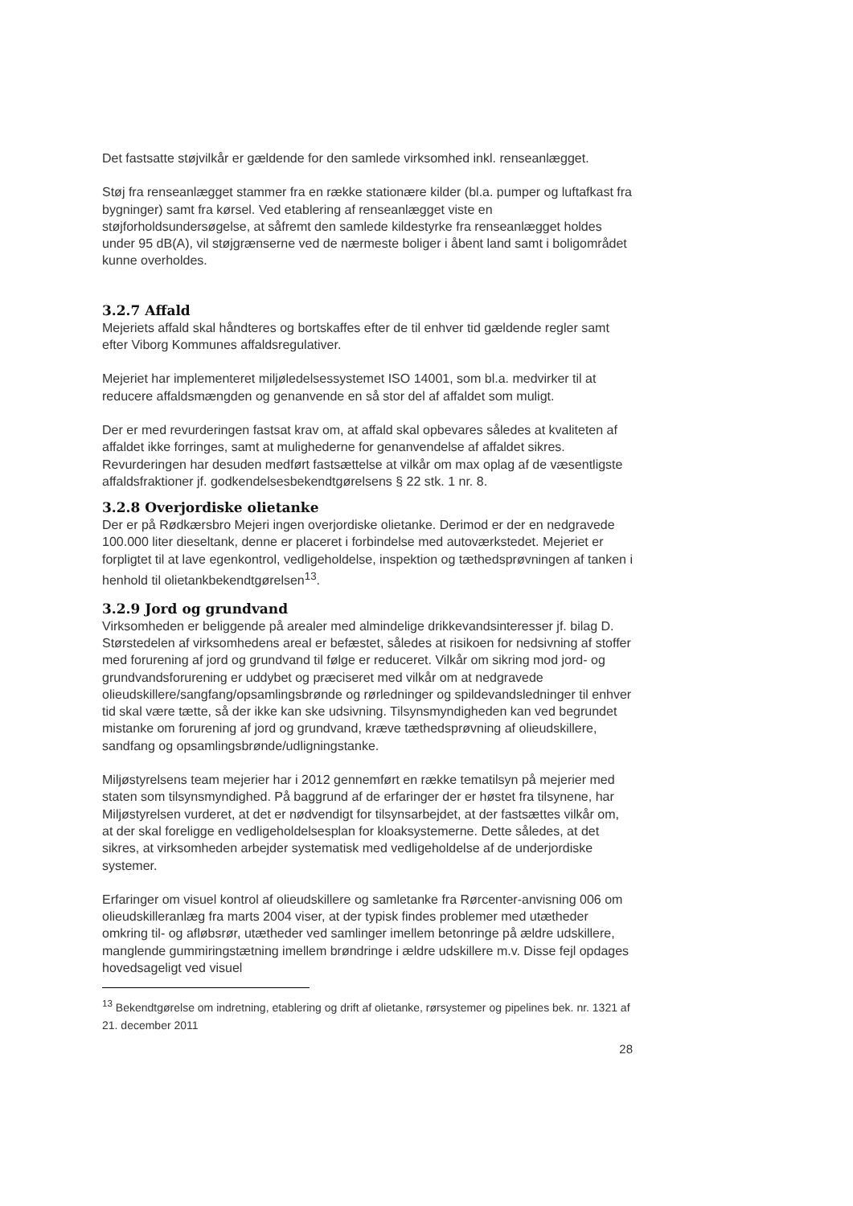Det fastsatte støjvilkår er gældende for den samlede virksomhed inkl. renseanlægget.
Støj fra renseanlægget stammer fra en række stationære kilder (bl.a. pumper og luftafkast fra bygninger) samt fra kørsel. Ved etablering af renseanlægget viste en støjforholdsundersøgelse, at såfremt den samlede kildestyrke fra renseanlægget holdes under 95 dB(A), vil støjgrænserne ved de nærmeste boliger i åbent land samt i boligområdet kunne overholdes.
3.2.7 Affald
Mejeriets affald skal håndteres og bortskaffes efter de til enhver tid gældende regler samt efter Viborg Kommunes affaldsregulativer.
Mejeriet har implementeret miljøledelsessystemet ISO 14001, som bl.a. medvirker til at reducere affaldsmængden og genanvende en så stor del af affaldet som muligt.
Der er med revurderingen fastsat krav om, at affald skal opbevares således at kvaliteten af affaldet ikke forringes, samt at mulighederne for genanvendelse af affaldet sikres. Revurderingen har desuden medført fastsættelse at vilkår om max oplag af de væsentligste affaldsfraktioner jf. godkendelsesbekendtgørelsens § 22 stk. 1 nr. 8.
3.2.8 Overjordiske olietanke
Der er på Rødkærsbro Mejeri ingen overjordiske olietanke. Derimod er der en nedgravede 100.000 liter dieseltank, denne er placeret i forbindelse med autoværkstedet. Mejeriet er forpligtet til at lave egenkontrol, vedligeholdelse, inspektion og tæthedsprøvningen af tanken i henhold til olietankbekendtgørelsen<sup>13</sup>.
3.2.9 Jord og grundvand
Virksomheden er beliggende på arealer med almindelige drikkevandsinteresser jf. bilag D. Størstedelen af virksomhedens areal er befæstet, således at risikoen for nedsivning af stoffer med forurening af jord og grundvand til følge er reduceret. Vilkår om sikring mod jord- og grundvandsforurening er uddybet og præciseret med vilkår om at nedgravede olieudskillere/sangfang/opsamlingsbrønde og rørledninger og spildevandsledninger til enhver tid skal være tætte, så der ikke kan ske udsivning. Tilsynsmyndigheden kan ved begrundet mistanke om forurening af jord og grundvand, kræve tæthedsprøvning af olieudskillere, sandfang og opsamlingsbrønde/udligningstanke.
Miljøstyrelsens team mejerier har i 2012 gennemført en række tematilsyn på mejerier med staten som tilsynsmyndighed. På baggrund af de erfaringer der er høstet fra tilsynene, har Miljøstyrelsen vurderet, at det er nødvendigt for tilsynsarbejdet, at der fastsættes vilkår om, at der skal foreligge en vedligeholdelsesplan for kloaksystemerne. Dette således, at det sikres, at virksomheden arbejder systematisk med vedligeholdelse af de underjordiske systemer.
Erfaringer om visuel kontrol af olieudskillere og samletanke fra Rørcenter-anvisning 006 om olieudskilleranlæg fra marts 2004 viser, at der typisk findes problemer med utætheder omkring til- og afløbsrør, utætheder ved samlinger imellem betonringe på ældre udskillere, manglende gummiringstætning imellem brøndringe i ældre udskillere m.v. Disse fejl opdages hovedsageligt ved visuel
<sup>13</sup> Bekendtgørelse om indretning, etablering og drift af olietanke, rørsystemer og pipelines bek. nr. 1321 af 21. december 2011
28